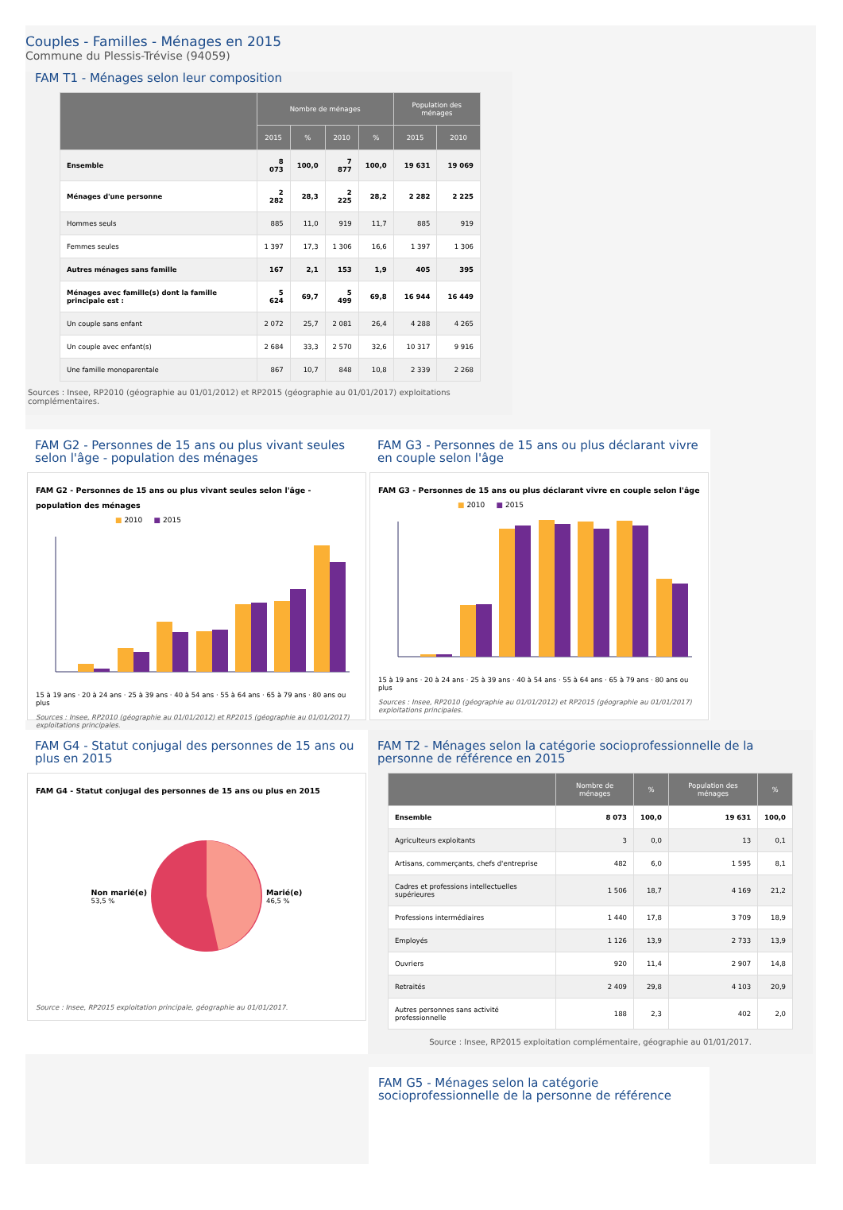Couples - Familles - Ménages en 2015
Commune du Plessis-Trévise (94059)
FAM T1 - Ménages selon leur composition
| | Nombre de ménages | | | | Population des ménages | |
| --- | --- | --- | --- | --- | --- | --- |
| | 2015 | % | 2010 | % | 2015 | 2010 |
| Ensemble | 8 073 | 100,0 | 7 877 | 100,0 | 19 631 | 19 069 |
| Ménages d'une personne | 2 282 | 28,3 | 2 225 | 28,2 | 2 282 | 2 225 |
| Hommes seuls | 885 | 11,0 | 919 | 11,7 | 885 | 919 |
| Femmes seules | 1 397 | 17,3 | 1 306 | 16,6 | 1 397 | 1 306 |
| Autres ménages sans famille | 167 | 2,1 | 153 | 1,9 | 405 | 395 |
| Ménages avec famille(s) dont la famille principale est : | 5 624 | 69,7 | 5 499 | 69,8 | 16 944 | 16 449 |
| Un couple sans enfant | 2 072 | 25,7 | 2 081 | 26,4 | 4 288 | 4 265 |
| Un couple avec enfant(s) | 2 684 | 33,3 | 2 570 | 32,6 | 10 317 | 9 916 |
| Une famille monoparentale | 867 | 10,7 | 848 | 10,8 | 2 339 | 2 268 |
Sources : Insee, RP2010 (géographie au 01/01/2012) et RP2015 (géographie au 01/01/2017) exploitations complémentaires.
FAM G2 - Personnes de 15 ans ou plus vivant seules selon l'âge - population des ménages
FAM G2 - Personnes de 15 ans ou plus vivant seules selon l'âge - population des ménages
■ 2010 ■ 2015
15 à 19 ans · 20 à 24 ans · 25 à 39 ans · 40 à 54 ans · 55 à 64 ans · 65 à 79 ans · 80 ans ou plus
Sources : Insee, RP2010 (géographie au 01/01/2012) et RP2015 (géographie au 01/01/2017) exploitations principales.
FAM G3 - Personnes de 15 ans ou plus déclarant vivre en couple selon l'âge
FAM G3 - Personnes de 15 ans ou plus déclarant vivre en couple selon l'âge
■ 2010 ■ 2015
15 à 19 ans · 20 à 24 ans · 25 à 39 ans · 40 à 54 ans · 55 à 64 ans · 65 à 79 ans · 80 ans ou plus
Sources : Insee, RP2010 (géographie au 01/01/2012) et RP2015 (géographie au 01/01/2017) exploitations principales.
FAM G4 - Statut conjugal des personnes de 15 ans ou plus en 2015
FAM G4 - Statut conjugal des personnes de 15 ans ou plus en 2015
Non marié(e)
53,5 % Marié(e)
46,5 %
Source : Insee, RP2015 exploitation principale, géographie au 01/01/2017.
FAM T2 - Ménages selon la catégorie socioprofessionnelle de la personne de référence en 2015
| | Nombre de ménages | % | Population des ménages | % |
| --- | --- | --- | --- | --- |
| Ensemble | 8 073 | 100,0 | 19 631 | 100,0 |
| Agriculteurs exploitants | 3 | 0,0 | 13 | 0,1 |
| Artisans, commerçants, chefs d'entreprise | 482 | 6,0 | 1 595 | 8,1 |
| Cadres et professions intellectuelles supérieures | 1 506 | 18,7 | 4 169 | 21,2 |
| Professions intermédiaires | 1 440 | 17,8 | 3 709 | 18,9 |
| Employés | 1 126 | 13,9 | 2 733 | 13,9 |
| Ouvriers | 920 | 11,4 | 2 907 | 14,8 |
| Retraités | 2 409 | 29,8 | 4 103 | 20,9 |
| Autres personnes sans activité professionnelle | 188 | 2,3 | 402 | 2,0 |
Source : Insee, RP2015 exploitation complémentaire, géographie au 01/01/2017.
FAM G5 - Ménages selon la catégorie socioprofessionnelle de la personne de référence